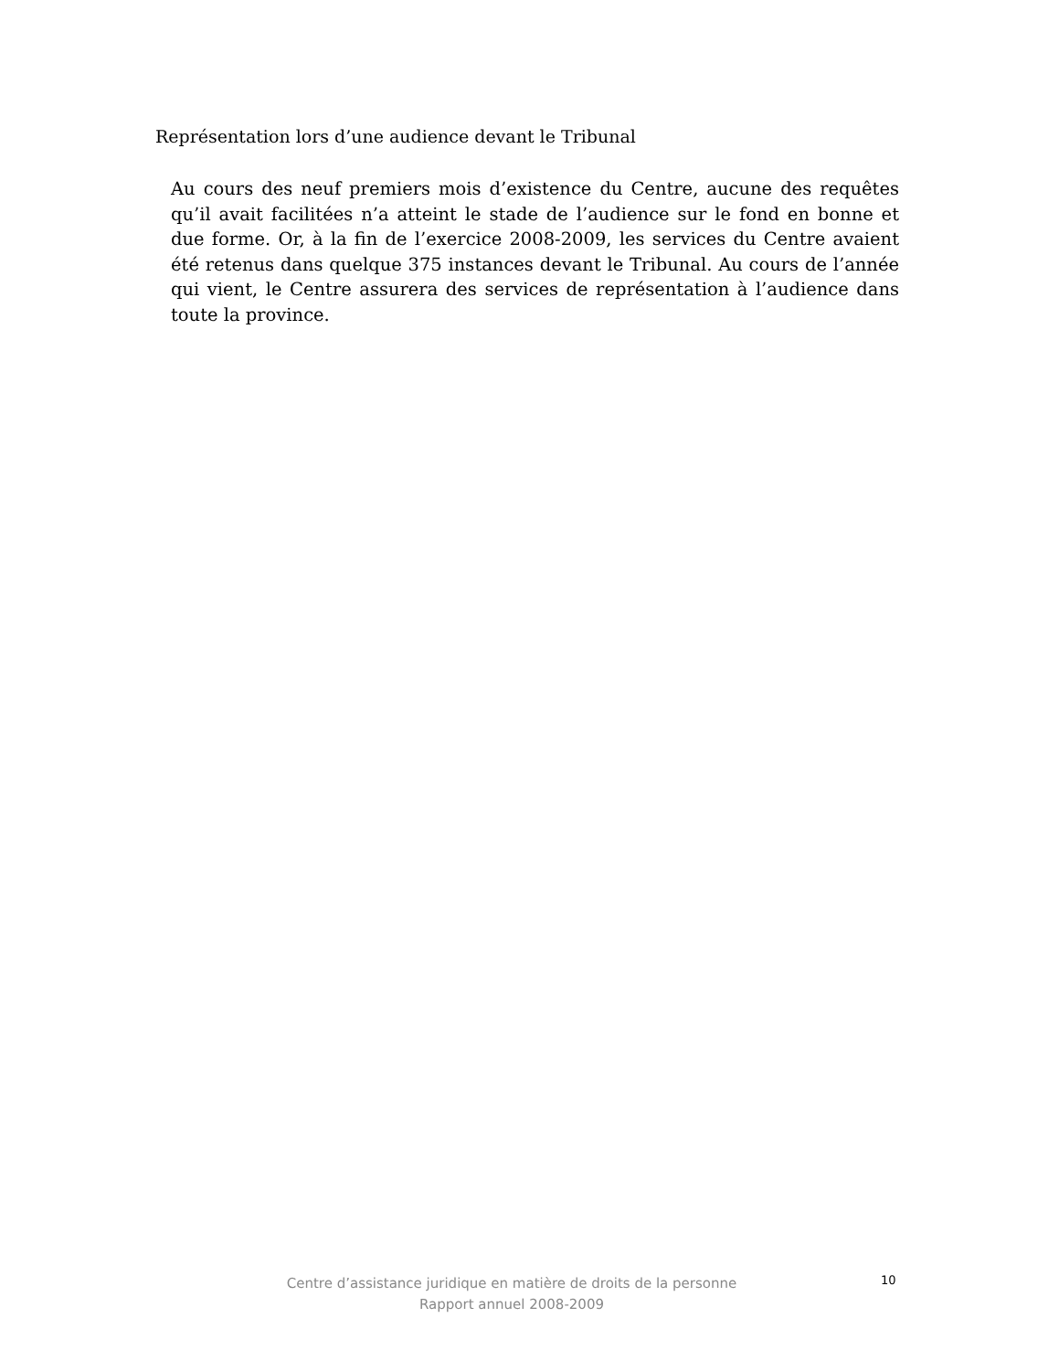Représentation lors d’une audience devant le Tribunal
Au cours des neuf premiers mois d’existence du Centre, aucune des requêtes qu’il avait facilitées n’a atteint le stade de l’audience sur le fond en bonne et due forme. Or, à la fin de l’exercice 2008-2009, les services du Centre avaient été retenus dans quelque 375 instances devant le Tribunal. Au cours de l’année qui vient, le Centre assurera des services de représentation à l’audience dans toute la province.
Centre d’assistance juridique en matière de droits de la personne
Rapport annuel 2008-2009
10